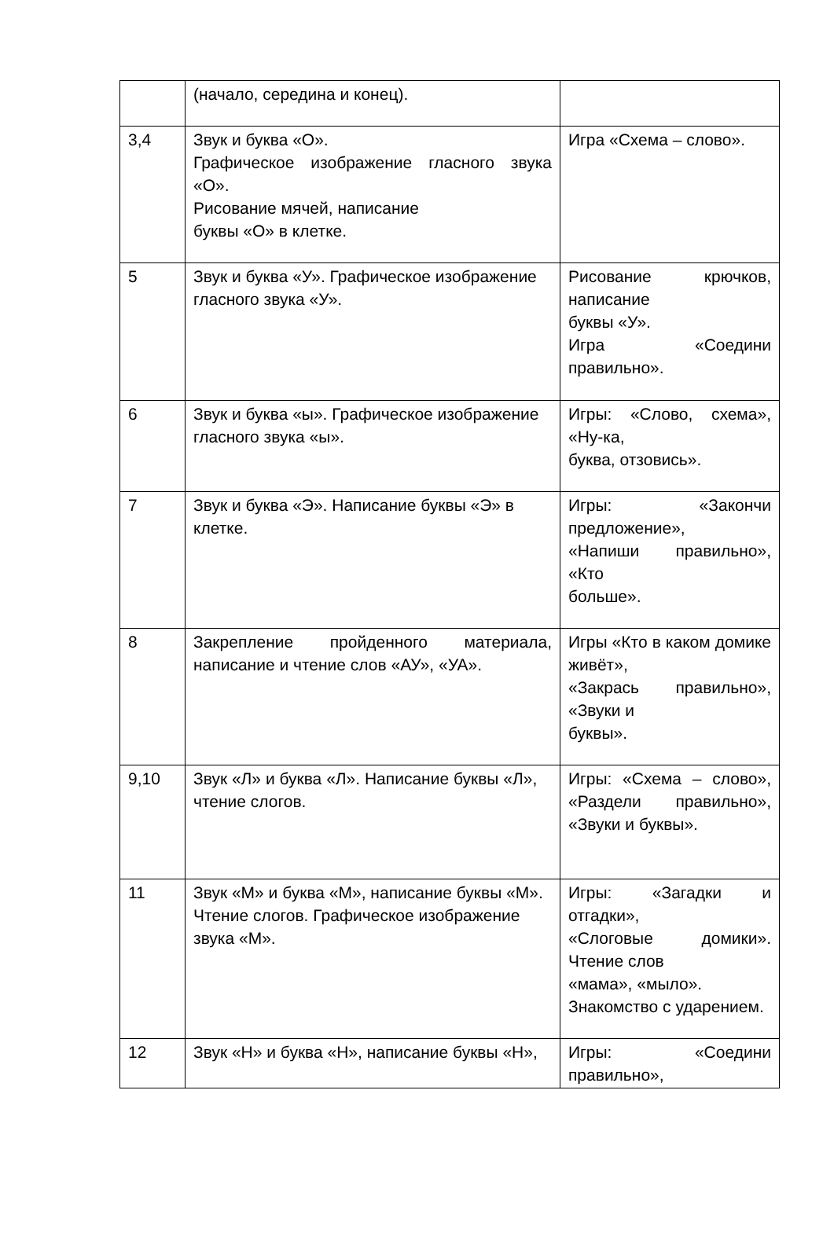| | (начало, середина и конец). | |
| 3,4 | Звук и буква «О». Графическое изображение гласного звука «О». Рисование мячей, написание буквы «О» в клетке. | Игра «Схема – слово». |
| 5 | Звук и буква «У». Графическое изображение гласного звука «У». | Рисование крючков, написание буквы «У». Игра «Соедини правильно». |
| 6 | Звук и буква «ы». Графическое изображение гласного звука «ы». | Игры: «Слово, схема», «Ну-ка, буква, отзовись». |
| 7 | Звук и буква «Э». Написание буквы «Э» в клетке. | Игры: «Закончи предложение», «Напиши правильно», «Кто больше». |
| 8 | Закрепление пройденного материала, написание и чтение слов «АУ», «УА». | Игры «Кто в каком домике живёт», «Закрась правильно», «Звуки и буквы». |
| 9,10 | Звук «Л» и буква «Л». Написание буквы «Л», чтение слогов. | Игры: «Схема – слово», «Раздели правильно», «Звуки и буквы». |
| 11 | Звук «М» и буква «М», написание буквы «М». Чтение слогов. Графическое изображение звука «М». | Игры: «Загадки и отгадки», «Слоговые домики». Чтение слов «мама», «мыло». Знакомство с ударением. |
| 12 | Звук «Н» и буква «Н», написание буквы «Н», | Игры: «Соедини правильно», |